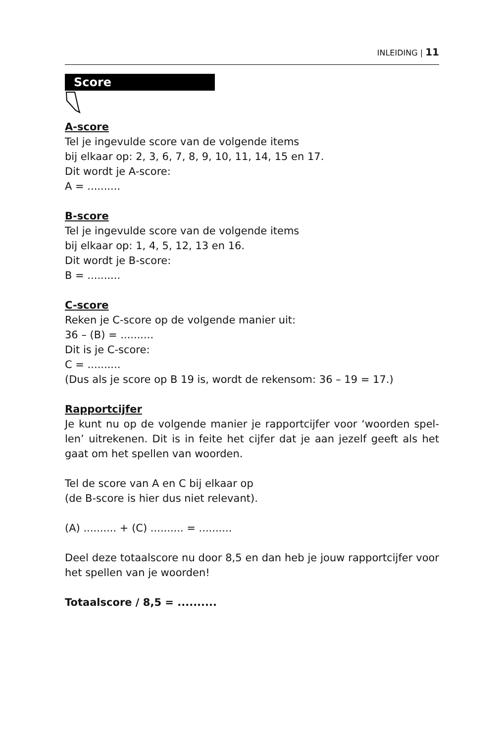INLEIDING | 11
Score
A-score
Tel je ingevulde score van de volgende items
bij elkaar op: 2, 3, 6, 7, 8, 9, 10, 11, 14, 15 en 17.
Dit wordt je A-score:
A = ..........
B-score
Tel je ingevulde score van de volgende items
bij elkaar op: 1, 4, 5, 12, 13 en 16.
Dit wordt je B-score:
B = ..........
C-score
Reken je C-score op de volgende manier uit:
36 – (B) = ..........
Dit is je C-score:
C = ..........
(Dus als je score op B 19 is, wordt de rekensom: 36 – 19 = 17.)
Rapportcijfer
Je kunt nu op de volgende manier je rapportcijfer voor ‘woorden spel-len’ uitrekenen. Dit is in feite het cijfer dat je aan jezelf geeft als het gaat om het spellen van woorden.
Tel de score van A en C bij elkaar op
(de B-score is hier dus niet relevant).
(A) .......... + (C) .......... = ..........
Deel deze totaalscore nu door 8,5 en dan heb je jouw rapportcijfer voor het spellen van je woorden!
Totaalscore / 8,5 = ..........